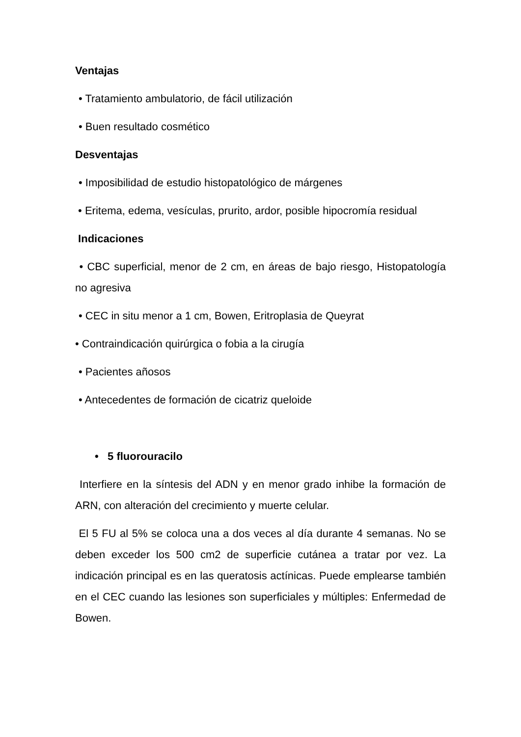Ventajas
• Tratamiento ambulatorio, de fácil utilización
• Buen resultado cosmético
Desventajas
• Imposibilidad de estudio histopatológico de márgenes
• Eritema, edema, vesículas, prurito, ardor, posible hipocromía residual
Indicaciones
• CBC superficial, menor de 2 cm, en áreas de bajo riesgo, Histopatología no agresiva
• CEC in situ menor a 1 cm, Bowen, Eritroplasia de Queyrat
• Contraindicación quirúrgica o fobia a la cirugía
• Pacientes añosos
• Antecedentes de formación de cicatriz queloide
• 5 fluorouracilo
Interfiere en la síntesis del ADN y en menor grado inhibe la formación de ARN, con alteración del crecimiento y muerte celular.
El 5 FU al 5% se coloca una a dos veces al día durante 4 semanas. No se deben exceder los 500 cm2 de superficie cutánea a tratar por vez. La indicación principal es en las queratosis actínicas. Puede emplearse también en el CEC cuando las lesiones son superficiales y múltiples: Enfermedad de Bowen.